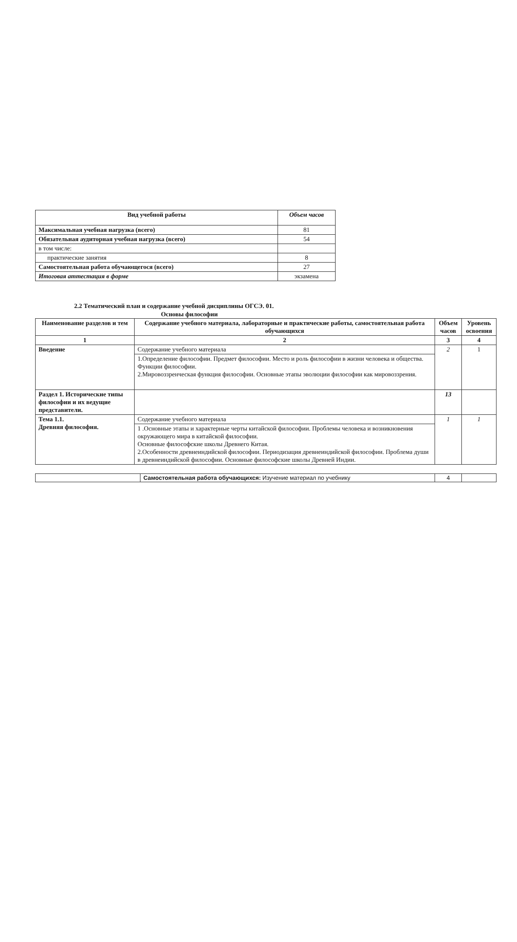| Вид учебной работы | Объем часов |
| --- | --- |
| Максимальная учебная нагрузка (всего) | 81 |
| Обязательная аудиторная учебная нагрузка (всего) | 54 |
| в том числе: | |
| практические занятия | 8 |
| Самостоятельная работа обучающегося (всего) | 27 |
| Итоговая аттестация в форме | экзамена |
2.2 Тематический план и содержание учебной дисциплины ОГСЭ. 01.
Основы философии
| Наименование разделов и тем | Содержание учебного материала, лабораторные и практические работы, самостоятельная работа обучающихся | Объем часов | Уровень освоения |
| --- | --- | --- | --- |
| 1 | 2 | 3 | 4 |
| Введение | Содержание учебного материала | 2 | 1 |
| | 1.Определение философии. Предмет философии. Место и роль философии в жизни человека и общества. Функции философии. 2.Мировоззренческая функция философии. Основные этапы эволюции философии как мировоззрения. | | |
| Раздел 1. Исторические типы философии и их ведущие представители. | | 13 | |
| Тема 1.1. Древняя философия. | Содержание учебного материала | 1 | 1 |
| | 1 .Основные этапы и характерные черты китайской философии. Проблемы человека и возникновения окружающего мира в китайской философии. Основные философские школы Древнего Китая. 2.Особенности древнеиндийской философии. Периодизация древнеиндийской философии. Проблема души в древнеиндийской философии. Основные философские школы Древней Индии. | | |
| | Самостоятельная работа обучающихся: Изучение материал по учебнику | 4 | |